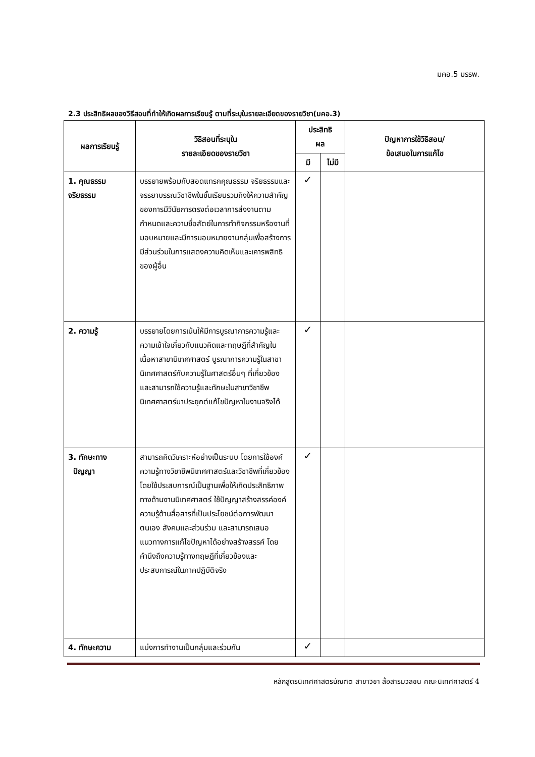มคอ.5 มรรพ.
2.3 ประสิทธิผลของวิธีสอนที่ทำให้เกิดผลการเรียนรู้ ตามที่ระบุในรายละเอียดของรายวิชา(มคอ.3)
| ผลการเรียนรู้ | วิธีสอนที่ระบุใน รายละเอียดของรายวิชา | ประสิทธิ ผล | | ปัญหาการใช้วิธีสอน/ ข้อเสนอในการแก้ไข |
| --- | --- | --- | --- | --- |
| | | มี | ไม่มี | |
| 1. คุณธรรม จริยธรรม | บรรยายพร้อมกับสอดแทรกคุณธรรม จริยธรรมและจรรยาบรรณวิชาชีพในชั้นเรียนรวมถึงให้ความสำคัญของการมีวินัยการตรงต่อเวลาการส่งงานตามกำหนดและความซื่อสัตย์ในการทำกิจกรรมหรืองานที่มอบหมายและมีการมอบหมายงานกลุ่มเพื่อสร้างการมีส่วนร่วมในการแสดงความคิดเห็นและเคารพสิทธิของผู้อื่น | ✓ | | |
| 2. ความรู้ | บรรยายโดยการเน้นให้มีการบูรณาการความรู้และความเข้าใจเกี่ยวกับแนวคิดและทฤษฎีที่สำคัญในเนื้อหาสาขานิเทศศาสตร์ บูรณาการความรู้ในสาขานิเทศศาสตร์กับความรู้ในศาสตร์อื่นๆ ที่เกี่ยวข้อง และสามารถใช้ความรู้และทักษะในสาขาวิชาชีพนิเทศศาสตร์มาประยุกต์แก้ไขปัญหาในงานจริงได้ | ✓ | | |
| 3. ทักษะทาง ปัญญา | สามารถคิดวิเคราะห์อย่างเป็นระบบ โดยการใช้องค์ความรู้ทางวิชาชีพนิเทศศาสตร์และวิชาชีพที่เกี่ยวข้องโดยใช้ประสบการณ์เป็นฐานเพื่อให้เกิดประสิทธิภาพทางด้านงานนิเทศศาสตร์ ใช้ปัญญาสร้างสรรค์องค์ความรู้ด้านสื่อสารที่เป็นประโยชน์ต่อการพัฒนาตนเอง สังคมและส่วนร่วม และสามารถเสนอแนวทางการแก้ไขปัญหาได้อย่างสร้างสรรค์ โดยคำนึงถึงความรู้ทางทฤษฎีที่เกี่ยวข้องและประสบการณ์ในภาคปฏิบัติจริง | ✓ | | |
| 4. ทักษะความ | แบ่งการทำงานเป็นกลุ่มและร่วมกัน | ✓ | | |
หลักสูตรนิเทศศาสตรบัณฑิต สาขาวิชา สื่อสารมวลชน คณะนิเทศศาสตร์ 4